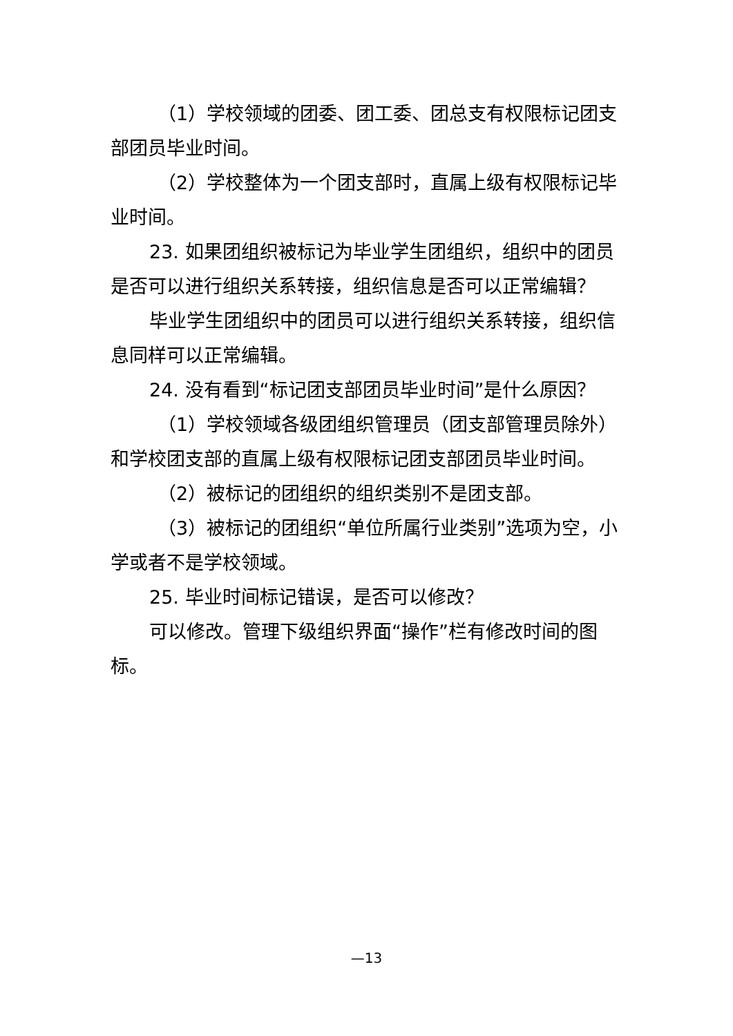（1）学校领域的团委、团工委、团总支有权限标记团支部团员毕业时间。
（2）学校整体为一个团支部时，直属上级有权限标记毕业时间。
23. 如果团组织被标记为毕业学生团组织，组织中的团员是否可以进行组织关系转接，组织信息是否可以正常编辑？
毕业学生团组织中的团员可以进行组织关系转接，组织信息同样可以正常编辑。
24. 没有看到“标记团支部团员毕业时间”是什么原因？
（1）学校领域各级团组织管理员（团支部管理员除外）和学校团支部的直属上级有权限标记团支部团员毕业时间。
（2）被标记的团组织的组织类别不是团支部。
（3）被标记的团组织“单位所属行业类别”选项为空，小学或者不是学校领域。
25. 毕业时间标记错误，是否可以修改？
可以修改。管理下级组织界面“操作”栏有修改时间的图标。
—13